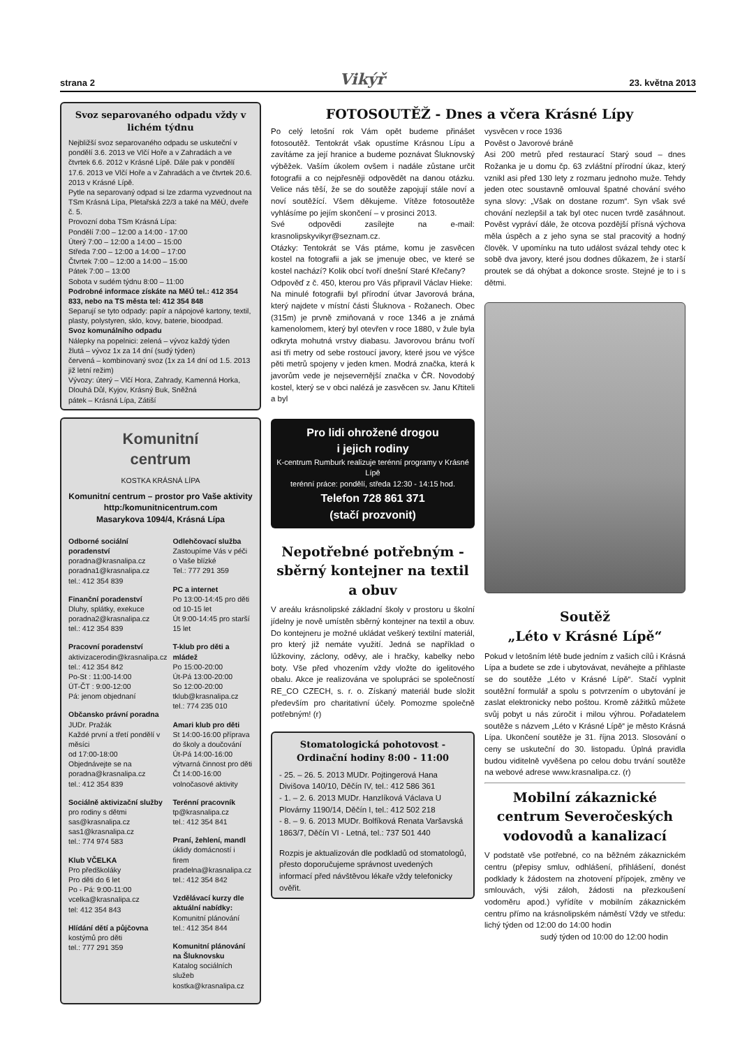strana 2 Vikýř 23. května 2013
Svoz separovaného odpadu vždy v lichém týdnu
Nejbližší svoz separovaného odpadu se uskuteční v pondělí 3.6. 2013 ve Vlčí Hoře a v Zahradách a ve čtvrtek 6.6. 2012 v Krásné Lípě. Dále pak v pondělí 17.6. 2013 ve Vlčí Hoře a v Zahradách a ve čtvrtek 20.6. 2013 v Krásné Lípě.
Pytle na separovaný odpad si lze zdarma vyzvednout na TSm Krásná Lípa, Pletařská 22/3 a také na MěÚ, dveře č. 5.
Provozní doba TSm Krásná Lípa:
Pondělí 7:00 – 12:00 a 14:00 - 17:00
Úterý 7:00 – 12:00 a 14:00 – 15:00
Středa 7:00 – 12:00 a 14:00 – 17:00
Čtvrtek 7:00 – 12:00 a 14:00 – 15:00
Pátek 7:00 – 13:00
Sobota v sudém týdnu 8:00 – 11:00
Podrobné informace získáte na MěÚ tel.: 412 354 833, nebo na TS města tel: 412 354 848
Separují se tyto odpady: papír a nápojové kartony, textil, plasty, polystyren, sklo, kovy, baterie, bioodpad.
Svoz komunálního odpadu
Nálepky na popelnici: zelená – vývoz každý týden
žlutá – vývoz 1x za 14 dní (sudý týden)
červená – kombinovaný svoz (1x za 14 dní od 1.5. 2013 již letní režim)
Vývozy: úterý – Vlčí Hora, Zahrady, Kamenná Horka, Dlouhá Důl, Kyjov, Krásný Buk, Sněžná
pátek – Krásná Lípa, Zátiší
Komunitní
centrum
KOSTKA KRÁSNÁ LÍPA
Komunitní centrum – prostor pro Vaše aktivity
http:/komunitnicentrum.com
Masarykova 1094/4, Krásná Lípa
Odborné sociální poradenství
poradna@krasnalipa.cz
poradna1@krasnalipa.cz
tel.: 412 354 839
Finanční poradenství
Dluhy, splátky, exekuce
poradna2@krasnalipa.cz
tel.: 412 354 839
Pracovní poradenství
aktivizacerodin@krasnalipa.cz
tel.: 412 354 842
Po-St : 11:00-14:00
ÚT-ČT : 9:00-12:00
Pá: jenom objednaní
Občansko právní poradna
JUDr. Pražák
Každé první a třetí pondělí v měsíci
od 17:00-18:00
Objednávejte se na poradna@krasnalipa.cz
tel.: 412 354 839
Sociálně aktivizační služby
pro rodiny s dětmi
sas@krasnalipa.cz
sas1@krasnalipa.cz
tel.: 774 974 583
Klub VČELKA
Pro předškoláky
Pro děti do 6 let
Po - Pá: 9:00-11:00
vcelka@krasnalipa.cz
tel: 412 354 843
Hlídání dětí a půjčovna
kostýmů pro děti
tel.: 777 291 359
Odlehčovací služba
Zastoupíme Vás v péči o Vaše blízké
Tel.: 777 291 359
PC a internet
Po 13:00-14:45 pro děti od 10-15 let
Út 9:00-14:45 pro starší 15 let
T-klub pro děti a mládež
Po 15:00-20:00
Út-Pá 13:00-20:00
So 12:00-20:00
tklub@krasnalipa.cz
tel.: 774 235 010
Amari klub pro děti
St 14:00-16:00 příprava do školy a doučování
Út-Pá 14:00-16:00 výtvarná činnost pro děti
Čt 14:00-16:00 volnočasové aktivity
Terénní pracovník
tp@krasnalipa.cz
tel.: 412 354 841
Praní, žehlení, mandl
úklidy domácností i firem
pradelna@krasnalipa.cz
tel.: 412 354 842
Vzdělávací kurzy dle aktuální nabídky:
Komunitní plánování
tel.: 412 354 844
Komunitní plánování na Šluknovsku
Katalog sociálních služeb
kostka@krasnalipa.cz
FOTOSOUTĚŽ - Dnes a včera Krásné Lípy
Po celý letošní rok Vám opět budeme přinášet fotosoutěž. Tentokrát však opustíme Krásnou Lípu a zavítáme za její hranice a budeme poznávat Šluknovský výběžek. Vaším úkolem ovšem i nadále zůstane určit fotografii a co nejpřesněji odpovědět na danou otázku. Velice nás těší, že se do soutěže zapojují stále noví a noví soutěžící. Všem děkujeme. Vítěze fotosoutěže vyhlásíme po jejím skončení – v prosinci 2013.
Své odpovědi zasílejte na e-mail: krasnolipskyvikyr@seznam.cz.
Otázky: Tentokrát se Vás ptáme, komu je zasvěcen kostel na fotografii a jak se jmenuje obec, ve které se kostel nachází? Kolik obcí tvoří dnešní Staré Křečany?
Odpověď z č. 450, kterou pro Vás připravil Václav Hieke:
Na minulé fotografii byl přírodní útvar Javorová brána, který najdete v místní části Šluknova - Rožanech. Obec (315m) je prvně zmiňovaná v roce 1346 a je známá kamenolomem, který byl otevřen v roce 1880, v žule byla odkryta mohutná vrstvy diabasu. Javorovou bránu tvoří asi tři metry od sebe rostoucí javory, které jsou ve výšce pěti metrů spojeny v jeden kmen. Modrá značka, která k javorům vede je nejsevernější značka v ČR. Novodobý kostel, který se v obci nalézá je zasvěcen sv. Janu Křtiteli a byl
Pro lidi ohrožené drogou
i jejich rodiny
K-centrum Rumburk realizuje terénní programy v Krásné Lípě
terénní práce: pondělí, středa 12:30 - 14:15 hod.
Telefon 728 861 371
(stačí prozvonit)
Nepotřebné potřebným - sběrný kontejner na textil a obuv
V areálu krásnolipské základní školy v prostoru u školní jídelny je nově umístěn sběrný kontejner na textil a obuv. Do kontejneru je možné ukládat veškerý textilní materiál, pro který již nemáte využití. Jedná se například o lůžkoviny, záclony, oděvy, ale i hračky, kabelky nebo boty. Vše před vhozením vždy vložte do igelitového obalu. Akce je realizována ve spolupráci se společností RE_CO CZECH, s. r. o. Získaný materiál bude složit především pro charitativní účely. Pomozme společně potřebným! (r)
Stomatologická pohotovost - Ordinační hodiny 8:00 - 11:00
- 25. – 26. 5. 2013 MUDr. Pojtingerová Hana Divišova 140/10, Děčín IV, tel.: 412 586 361
- 1. – 2. 6. 2013 MUDr. Hanzlíková Václava U Plovárny 1190/14, Děčín I, tel.: 412 502 218
- 8. – 9. 6. 2013 MUDr. Bolfíková Renata Varšavská 1863/7, Děčín VI - Letná, tel.: 737 501 440
Rozpis je aktualizován dle podkladů od stomatologů, přesto doporučujeme správnost uvedených informací před návštěvou lékaře vždy telefonicky ověřit.
vysvěcen v roce 1936
Pověst o Javorové bráně
Asi 200 metrů před restaurací Starý soud – dnes Rožanka je u domu čp. 63 zvláštní přírodní úkaz, který vznikl asi před 130 lety z rozmaru jednoho muže. Tehdy jeden otec soustavně omlouval špatné chování svého syna slovy: „Však on dostane rozum“. Syn však své chování nezlepšil a tak byl otec nucen tvrdě zasáhnout. Pověst vypráví dále, že otcova pozdější přísná výchova měla úspěch a z jeho syna se stal pracovitý a hodný člověk. V upomínku na tuto událost svázal tehdy otec k sobě dva javory, které jsou dodnes důkazem, že i starší proutek se dá ohýbat a dokonce sroste. Stejné je to i s dětmi.
Soutěž
„Léto v Krásné Lípě“
Pokud v letošním létě bude jedním z vašich cílů i Krásná Lípa a budete se zde i ubytovávat, neváhejte a přihlaste se do soutěže „Léto v Krásné Lípě“. Stačí vyplnit soutěžní formulář a spolu s potvrzením o ubytování je zaslat elektronicky nebo poštou. Kromě zážitků můžete svůj pobyt u nás zúročit i milou výhrou. Pořadatelem soutěže s názvem „Léto v Krásné Lípě“ je město Krásná Lípa. Ukončení soutěže je 31. října 2013. Slosování o ceny se uskuteční do 30. listopadu. Úplná pravidla budou viditelně vyvěšena po celou dobu trvání soutěže na webové adrese www.krasnalipa.cz. (r)
Mobilní zákaznické centrum Severočeských vodovodů a kanalizací
V podstatě vše potřebné, co na běžném zákaznickém centru (přepisy smluv, odhlášení, přihlášení, donést podklady k žádostem na zhotovení přípojek, změny ve smlouvách, výši záloh, žádosti na přezkoušení vodoměru apod.) vyřídíte v mobilním zákaznickém centru přímo na krásnolipském náměstí Vždy ve středu: lichý týden od 12:00 do 14:00 hodin
sudý týden od 10:00 do 12:00 hodin